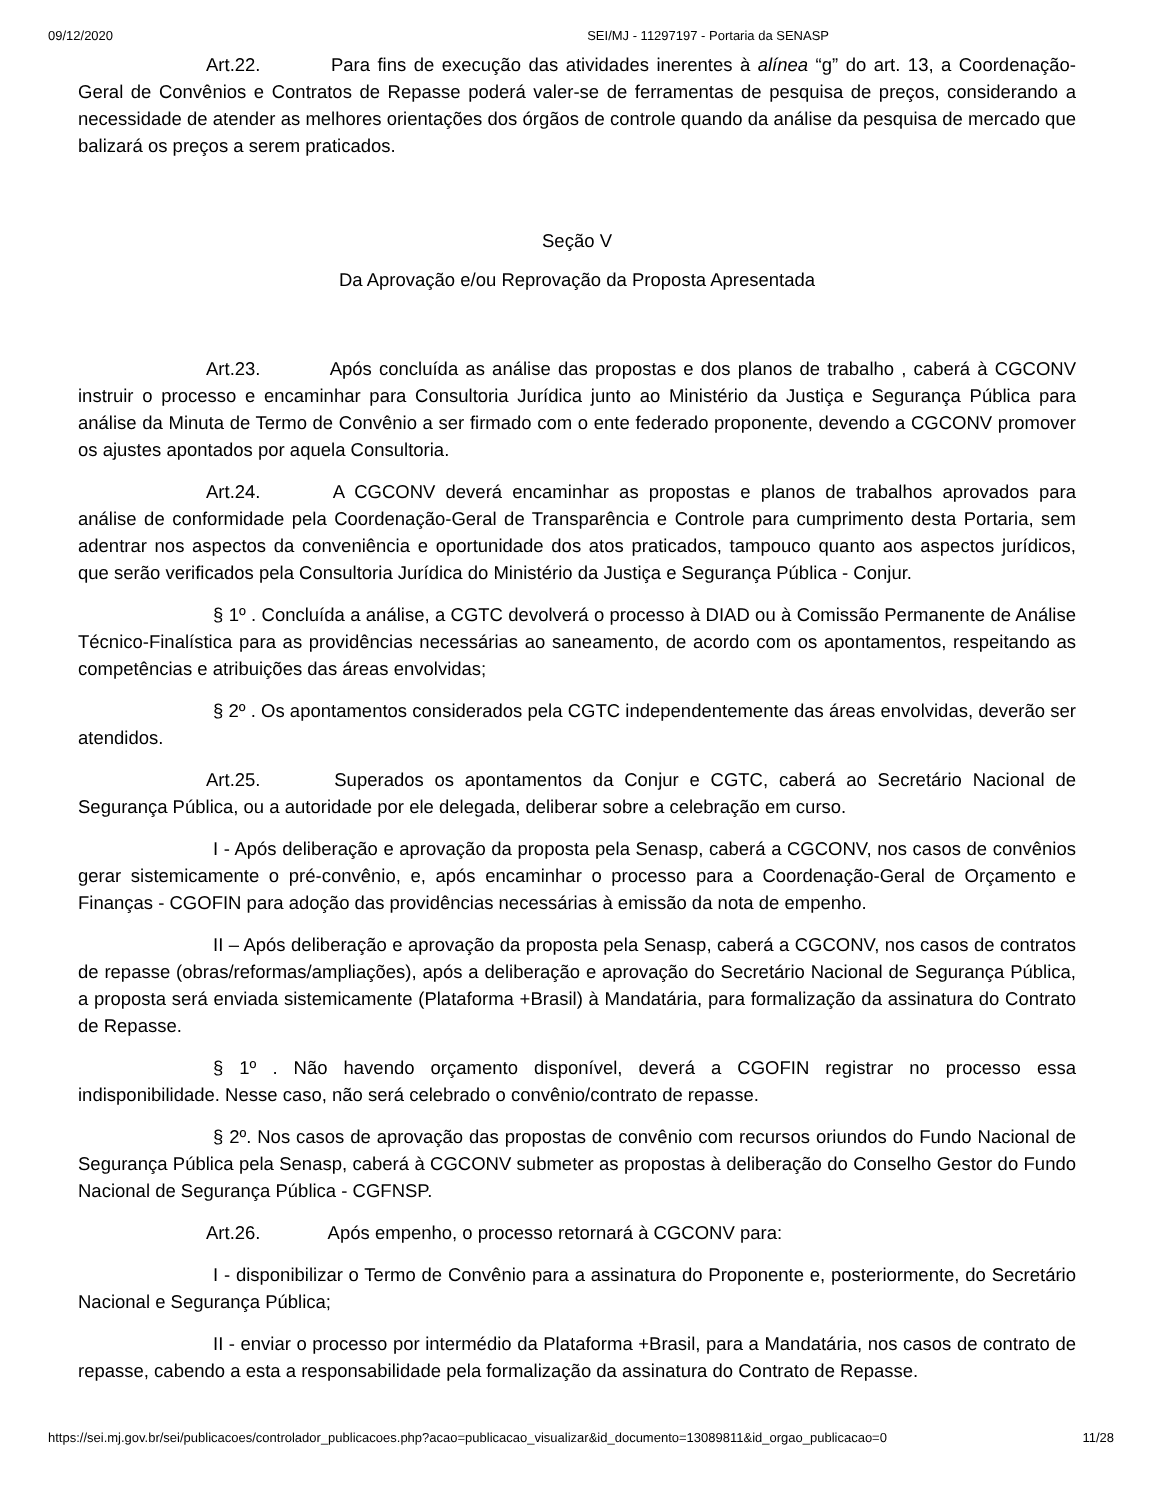09/12/2020 SEI/MJ - 11297197 - Portaria da SENASP
Art.22. Para fins de execução das atividades inerentes à alínea “g” do art. 13, a Coordenação-Geral de Convênios e Contratos de Repasse poderá valer-se de ferramentas de pesquisa de preços, considerando a necessidade de atender as melhores orientações dos órgãos de controle quando da análise da pesquisa de mercado que balizará os preços a serem praticados.
Seção V
Da Aprovação e/ou Reprovação da Proposta Apresentada
Art.23. Após concluída as análise das propostas e dos planos de trabalho , caberá à CGCONV instruir o processo e encaminhar para Consultoria Jurídica junto ao Ministério da Justiça e Segurança Pública para análise da Minuta de Termo de Convênio a ser firmado com o ente federado proponente, devendo a CGCONV promover os ajustes apontados por aquela Consultoria.
Art.24. A CGCONV deverá encaminhar as propostas e planos de trabalhos aprovados para análise de conformidade pela Coordenação-Geral de Transparência e Controle para cumprimento desta Portaria, sem adentrar nos aspectos da conveniência e oportunidade dos atos praticados, tampouco quanto aos aspectos jurídicos, que serão verificados pela Consultoria Jurídica do Ministério da Justiça e Segurança Pública - Conjur.
§ 1º . Concluída a análise, a CGTC devolverá o processo à DIAD ou à Comissão Permanente de Análise Técnico-Finalística para as providências necessárias ao saneamento, de acordo com os apontamentos, respeitando as competências e atribuições das áreas envolvidas;
§ 2º . Os apontamentos considerados pela CGTC independentemente das áreas envolvidas, deverão ser atendidos.
Art.25. Superados os apontamentos da Conjur e CGTC, caberá ao Secretário Nacional de Segurança Pública, ou a autoridade por ele delegada, deliberar sobre a celebração em curso.
I - Após deliberação e aprovação da proposta pela Senasp, caberá a CGCONV, nos casos de convênios gerar sistemicamente o pré-convênio, e, após encaminhar o processo para a Coordenação-Geral de Orçamento e Finanças - CGOFIN para adoção das providências necessárias à emissão da nota de empenho.
II – Após deliberação e aprovação da proposta pela Senasp, caberá a CGCONV, nos casos de contratos de repasse (obras/reformas/ampliações), após a deliberação e aprovação do Secretário Nacional de Segurança Pública, a proposta será enviada sistemicamente (Plataforma +Brasil) à Mandatária, para formalização da assinatura do Contrato de Repasse.
§ 1º . Não havendo orçamento disponível, deverá a CGOFIN registrar no processo essa indisponibilidade. Nesse caso, não será celebrado o convênio/contrato de repasse.
§ 2º. Nos casos de aprovação das propostas de convênio com recursos oriundos do Fundo Nacional de Segurança Pública pela Senasp, caberá à CGCONV submeter as propostas à deliberação do Conselho Gestor do Fundo Nacional de Segurança Pública - CGFNSP.
Art.26. Após empenho, o processo retornará à CGCONV para:
I - disponibilizar o Termo de Convênio para a assinatura do Proponente e, posteriormente, do Secretário Nacional e Segurança Pública;
II - enviar o processo por intermédio da Plataforma +Brasil, para a Mandatária, nos casos de contrato de repasse, cabendo a esta a responsabilidade pela formalização da assinatura do Contrato de Repasse.
https://sei.mj.gov.br/sei/publicacoes/controlador_publicacoes.php?acao=publicacao_visualizar&id_documento=13089811&id_orgao_publicacao=0 11/28